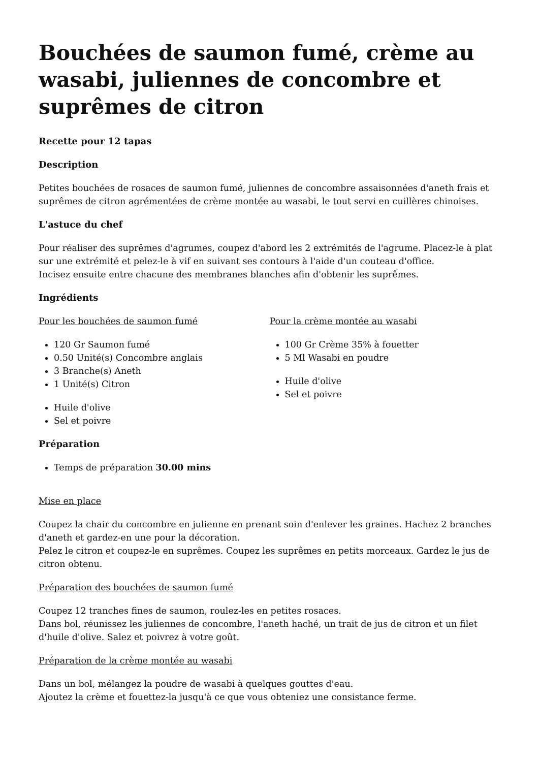Bouchées de saumon fumé, crème au wasabi, juliennes de concombre et suprêmes de citron
Recette pour 12 tapas
Description
Petites bouchées de rosaces de saumon fumé, juliennes de concombre assaisonnées d'aneth frais et suprêmes de citron agrémentées de crème montée au wasabi, le tout servi en cuillères chinoises.
L'astuce du chef
Pour réaliser des suprêmes d'agrumes, coupez d'abord les 2 extrémités de l'agrume. Placez-le à plat sur une extrémité et pelez-le à vif en suivant ses contours à l'aide d'un couteau d'office.
Incisez ensuite entre chacune des membranes blanches afin d'obtenir les suprêmes.
Ingrédients
Pour les bouchées de saumon fumé
120 Gr Saumon fumé
0.50 Unité(s) Concombre anglais
3 Branche(s) Aneth
1 Unité(s) Citron
Huile d'olive
Sel et poivre
Pour la crème montée au wasabi
100 Gr Crème 35% à fouetter
5 Ml Wasabi en poudre
Huile d'olive
Sel et poivre
Préparation
Temps de préparation 30.00 mins
Mise en place
Coupez la chair du concombre en julienne en prenant soin d'enlever les graines. Hachez 2 branches d'aneth et gardez-en une pour la décoration.
Pelez le citron et coupez-le en suprêmes. Coupez les suprêmes en petits morceaux. Gardez le jus de citron obtenu.
Préparation des bouchées de saumon fumé
Coupez 12 tranches fines de saumon, roulez-les en petites rosaces.
Dans bol, réunissez les juliennes de concombre, l'aneth haché, un trait de jus de citron et un filet d'huile d'olive. Salez et poivrez à votre goût.
Préparation de la crème montée au wasabi
Dans un bol, mélangez la poudre de wasabi à quelques gouttes d'eau.
Ajoutez la crème et fouettez-la jusqu'à ce que vous obteniez une consistance ferme.